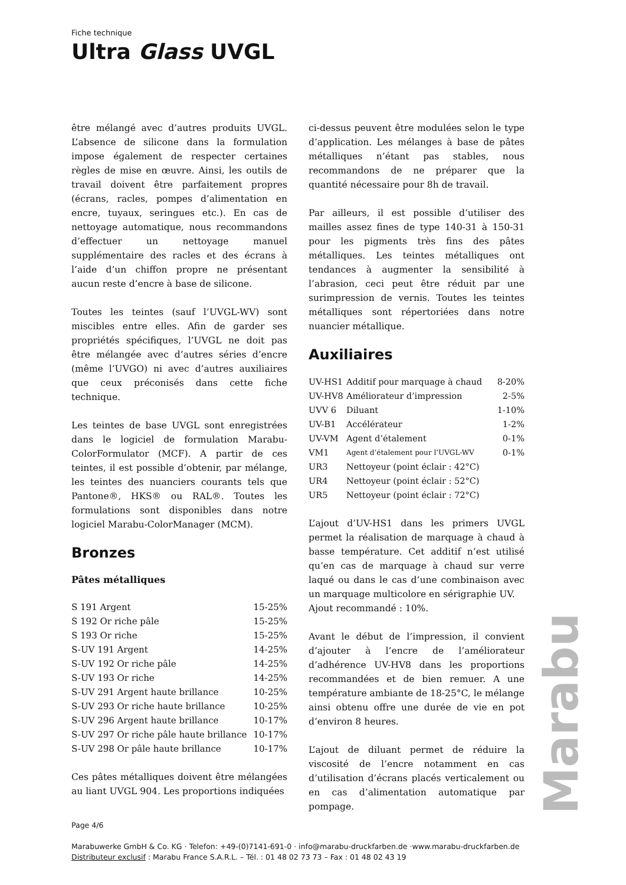Fiche technique
Ultra Glass UVGL
être mélangé avec d’autres produits UVGL. L’absence de silicone dans la formulation impose également de respecter certaines règles de mise en œuvre. Ainsi, les outils de travail doivent être parfaitement propres (écrans, racles, pompes d’alimentation en encre, tuyaux, seringues etc.). En cas de nettoyage automatique, nous recommandons d’effectuer un nettoyage manuel supplémentaire des racles et des écrans à l’aide d’un chiffon propre ne présentant aucun reste d’encre à base de silicone.
Toutes les teintes (sauf l’UVGL-WV) sont miscibles entre elles. Afin de garder ses propriétés spécifiques, l’UVGL ne doit pas être mélangée avec d’autres séries d’encre (même l’UVGO) ni avec d’autres auxiliaires que ceux préconisés dans cette fiche technique.
Les teintes de base UVGL sont enregistrées dans le logiciel de formulation Marabu-ColorFormulator (MCF). A partir de ces teintes, il est possible d’obtenir, par mélange, les teintes des nuanciers courants tels que Pantone®, HKS® ou RAL®. Toutes les formulations sont disponibles dans notre logiciel Marabu-ColorManager (MCM).
Bronzes
Pâtes métalliques
| S 191 Argent | 15-25% |
| S 192 Or riche pâle | 15-25% |
| S 193 Or riche | 15-25% |
| S-UV 191 Argent | 14-25% |
| S-UV 192 Or riche pâle | 14-25% |
| S-UV 193 Or riche | 14-25% |
| S-UV 291 Argent haute brillance | 10-25% |
| S-UV 293 Or riche haute brillance | 10-25% |
| S-UV 296 Argent haute brillance | 10-17% |
| S-UV 297 Or riche pâle haute brillance | 10-17% |
| S-UV 298 Or pâle haute brillance | 10-17% |
Ces pâtes métalliques doivent être mélangées au liant UVGL 904. Les proportions indiquées
ci-dessus peuvent être modulées selon le type d’application. Les mélanges à base de pâtes métalliques n’étant pas stables, nous recommandons de ne préparer que la quantité nécessaire pour 8h de travail.
Par ailleurs, il est possible d’utiliser des mailles assez fines de type 140-31 à 150-31 pour les pigments très fins des pâtes métalliques. Les teintes métalliques ont tendances à augmenter la sensibilité à l’abrasion, ceci peut être réduit par une surimpression de vernis. Toutes les teintes métalliques sont répertoriées dans notre nuancier métallique.
Auxiliaires
| UV-HS1 | Additif pour marquage à chaud | 8-20% |
| UV-HV8 | Améliorateur d’impression | 2-5% |
| UVV 6 | Diluant | 1-10% |
| UV-B1 | Accélérateur | 1-2% |
| UV-VM | Agent d’étalement | 0-1% |
| VM1 | Agent d’étalement pour l’UVGL-WV | 0-1% |
| UR3 | Nettoyeur (point éclair : 42°C) | |
| UR4 | Nettoyeur (point éclair : 52°C) | |
| UR5 | Nettoyeur (point éclair : 72°C) | |
L’ajout d’UV-HS1 dans les primers UVGL permet la réalisation de marquage à chaud à basse température. Cet additif n’est utilisé qu’en cas de marquage à chaud sur verre laqué ou dans le cas d’une combinaison avec un marquage multicolore en sérigraphie UV.
Ajout recommandé : 10%.
Avant le début de l’impression, il convient d’ajouter à l’encre de l’améliorateur d’adhérence UV-HV8 dans les proportions recommandées et de bien remuer. A une température ambiante de 18-25°C, le mélange ainsi obtenu offre une durée de vie en pot d’environ 8 heures.
L’ajout de diluant permet de réduire la viscosité de l’encre notamment en cas d’utilisation d’écrans placés verticalement ou en cas d’alimentation automatique par pompage.
Page 4/6
Marabuwerke GmbH & Co. KG · Telefon: +49-(0)7141-691-0 · info@marabu-druckfarben.de ·www.marabu-druckfarben.de
Distributeur exclusif : Marabu France S.A.R.L. – Tél. : 01 48 02 73 73 – Fax : 01 48 02 43 19
Marabu